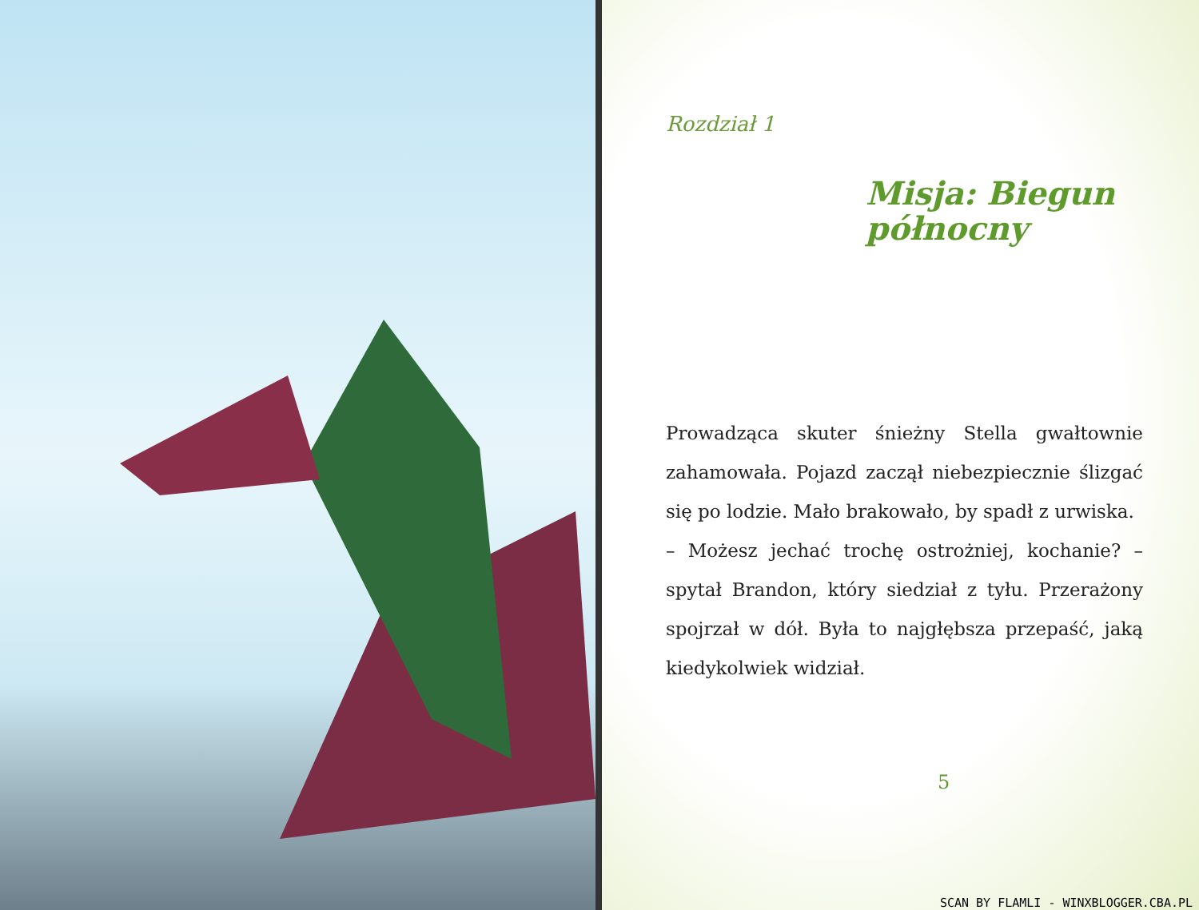Rozdział 1
Misja: Biegun północny
Prowadząca skuter śnieżny Stella gwałtownie zahamowała. Pojazd zaczął niebezpiecznie ślizgać się po lodzie. Mało brakowało, by spadł z urwiska.
– Możesz jechać trochę ostrożniej, kochanie? – spytał Brandon, który siedział z tyłu. Przerażony spojrzał w dół. Była to najgłębsza przepaść, jaką kiedykolwiek widział.
5
SCAN BY FLAMLI - WINXBLOGGER.CBA.PL